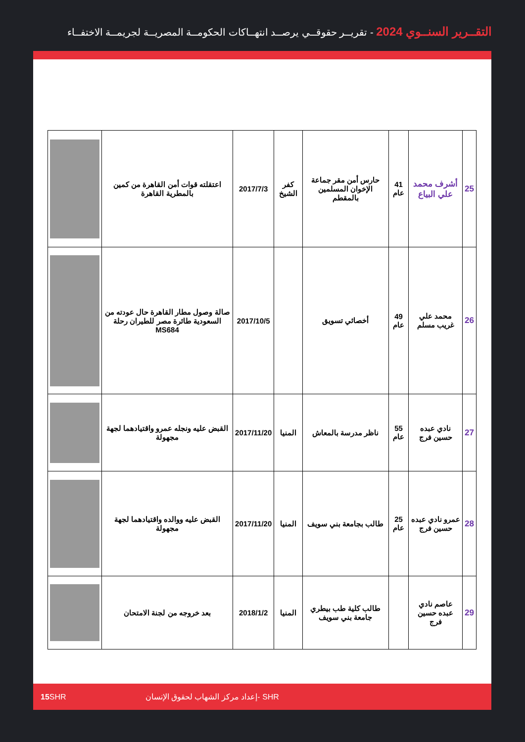التقــرير السنــوي 2024 - تقريــر حقوقــي يرصــد انتهــاكات الحكومــة المصريــة لجريمــة الاختفــاء
| 25 | أشرف محمد علي البياع | 41 عام | حارس أمن مقر جماعة الإخوان المسلمين بالمقطم | كفر الشيخ | 2017/7/3 | اعتقلته قوات أمن القاهرة من كمين بالمطرية القاهرة | |
| 26 | محمد علي غريب مسلم | 49 عام | أخصائي تسويق | | 2017/10/5 | صالة وصول مطار القاهرة حال عودته من السعودية طائرة مصر للطيران رحلة MS684 | |
| 27 | نادي عبده حسين فرج | 55 عام | ناظر مدرسة بالمعاش | المنيا | 2017/11/20 | القبض عليه ونجله عمرو واقتيادهما لجهة مجهولة | |
| 28 | عمرو نادي عبده حسين فرج | 25 عام | طالب بجامعة بني سويف | المنيا | 2017/11/20 | القبض عليه ووالده واقتيادهما لجهة مجهولة | |
| 29 | عاصم نادي عبده حسين فرج | | طالب كلية طب بيطري جامعة بني سويف | المنيا | 2018/1/2 | بعد خروجه من لجنة الامتحان | |
15 SHR إعداد مركز الشهاب لحقوق الإنسان- SHR